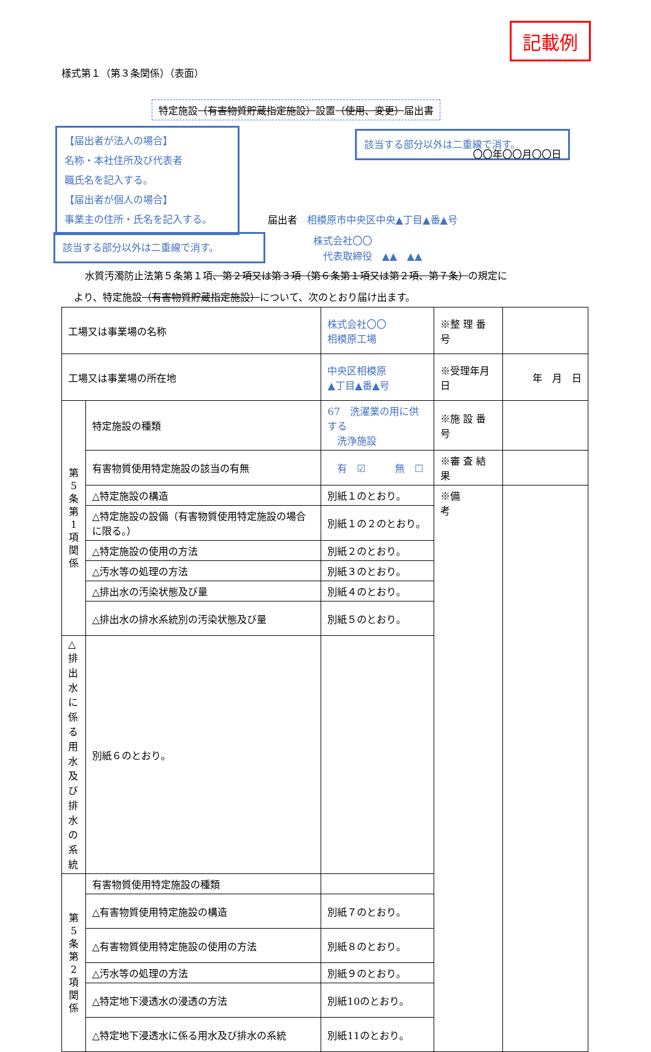記載例
様式第１（第３条関係）（表面）
特定施設（有害物質貯蔵指定施設）設置（使用、変更）届出書
【届出者が法人の場合】
名称・本社住所及び代表者
職氏名を記入する。
【届出者が個人の場合】
事業主の住所・氏名を記入する。
該当する部分以外は二重線で消す。
〇〇年〇〇月〇〇日
届出者　相模原市中央区中央▲丁目▲番▲号
株式会社〇〇
　代表取締役　▲▲　▲▲
該当する部分以外は二重線で消す。
水質汚濁防止法第５条第１項、第２項又は第３項（第６条第１項又は第２項、第７条）の規定に
より、特定施設（有害物質貯蔵指定施設）について、次のとおり届け出ます。
| 工場又は事業場の名称 | | 株式会社〇〇 相模原工場 | ※整 理 番 号 | |
| 工場又は事業場の所在地 | | 中央区相模原 ▲丁目▲番▲号 | ※受理年月日 | 年 月 日 |
| 第 5 条 第 1 項 関 係 | 特定施設の種類 | 67 洗濯業の用に供する 洗浄施設 | ※施 設 番 号 | |
| | 有害物質使用特定施設の該当の有無 | 有 ☑ 無 ☐ | ※審 査 結 果 | |
| | △特定施設の構造 | 別紙１のとおり。 | ※備 考 | |
| | △特定施設の設備（有害物質使用特定施設の場合に限る。） | 別紙１の２のとおり。 | | |
| | △特定施設の使用の方法 | 別紙２のとおり。 | | |
| | △汚水等の処理の方法 | 別紙３のとおり。 | | |
| | △排出水の汚染状態及び量 | 別紙４のとおり。 | | |
| | △排出水の排水系統別の汚染状態及び量 | 別紙５のとおり。 | | |
| △排出水に係る用水及び排水の系統 | 別紙６のとおり。 | | | |
| 第 5 条 第 2 項 関 係 | 有害物質使用特定施設の種類 | | | |
| | △有害物質使用特定施設の構造 | 別紙７のとおり。 | | |
| | △有害物質使用特定施設の使用の方法 | 別紙８のとおり。 | | |
| | △汚水等の処理の方法 | 別紙９のとおり。 | | |
| | △特定地下浸透水の浸透の方法 | 別紙10のとおり。 | | |
| | △特定地下浸透水に係る用水及び排水の系統 | 別紙11のとおり。 | | |